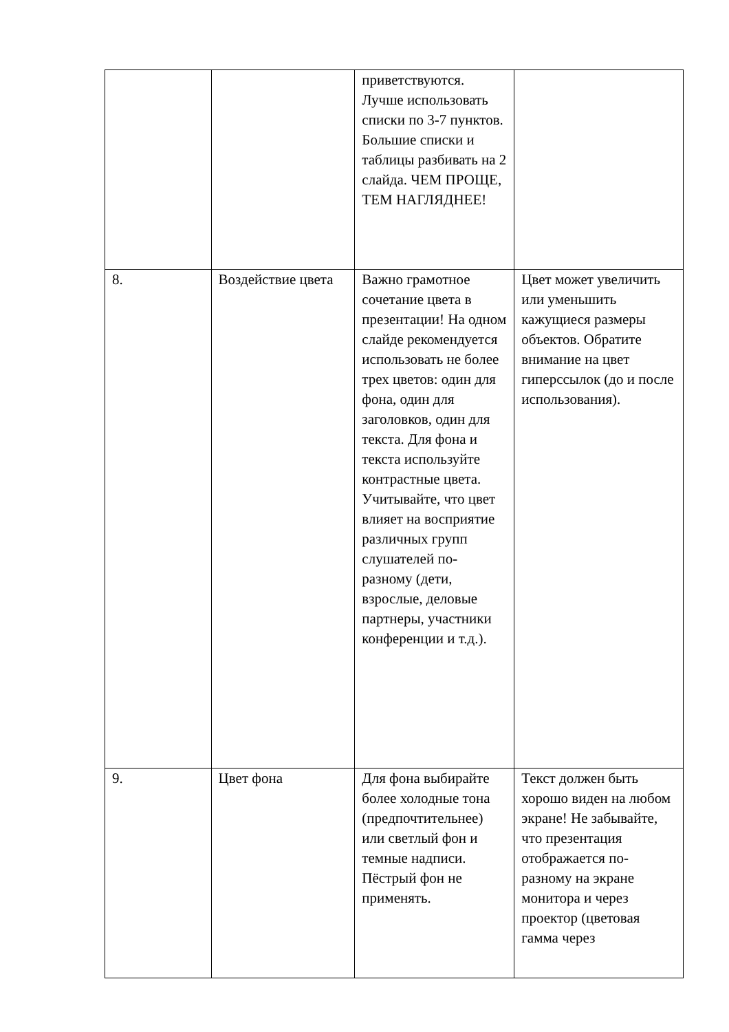| | | приветствуются. Лучше использовать списки по 3-7 пунктов. Большие списки и таблицы разбивать на 2 слайда. ЧЕМ ПРОЩЕ, ТЕМ НАГЛЯДНЕЕ! | |
| 8. | Воздействие цвета | Важно грамотное сочетание цвета в презентации! На одном слайде рекомендуется использовать не более трех цветов: один для фона, один для заголовков, один для текста. Для фона и текста используйте контрастные цвета. Учитывайте, что цвет влияет на восприятие различных групп слушателей по-разному (дети, взрослые, деловые партнеры, участники конференции и т.д.). | Цвет может увеличить или уменьшить кажущиеся размеры объектов. Обратите внимание на цвет гиперссылок (до и после использования). |
| 9. | Цвет фона | Для фона выбирайте более холодные тона (предпочтительнее) или светлый фон и темные надписи. Пёстрый фон не применять. | Текст должен быть хорошо виден на любом экране! Не забывайте, что презентация отображается по-разному на экране монитора и через проектор (цветовая гамма через |